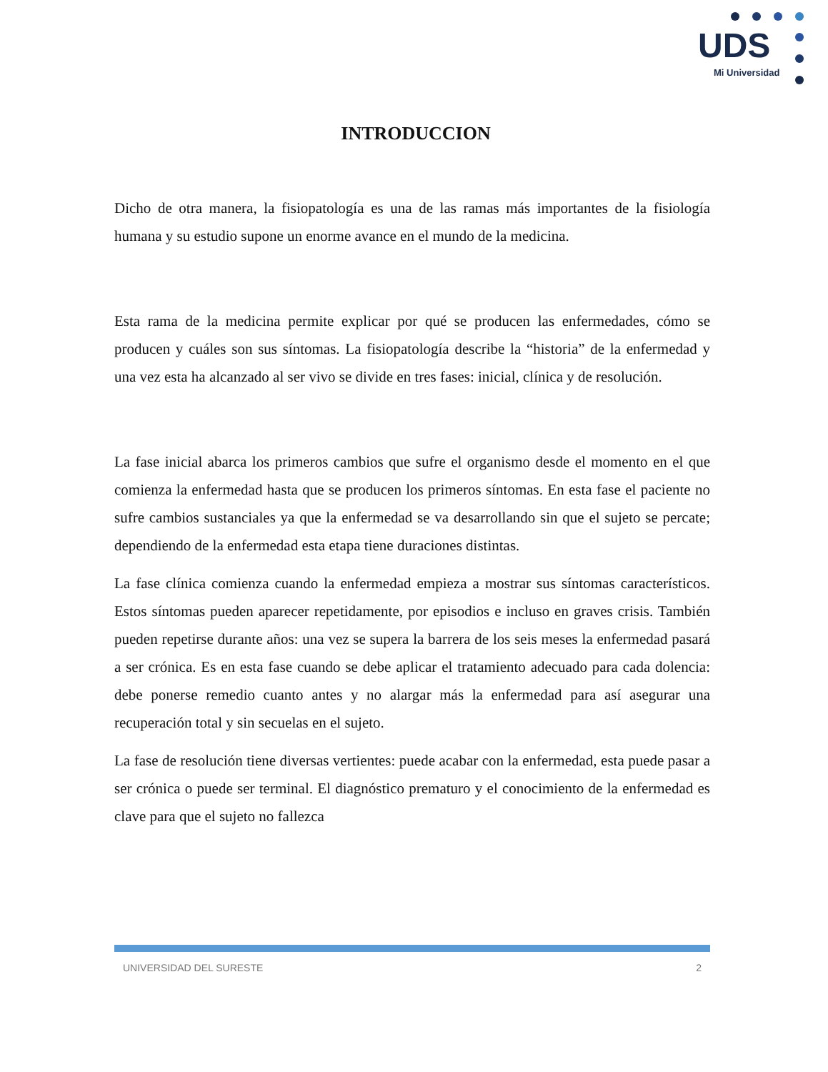UDS
Mi Universidad
INTRODUCCION
Dicho de otra manera, la fisiopatología es una de las ramas más importantes de la fisiología humana y su estudio supone un enorme avance en el mundo de la medicina.
Esta rama de la medicina permite explicar por qué se producen las enfermedades, cómo se producen y cuáles son sus síntomas. La fisiopatología describe la “historia” de la enfermedad y una vez esta ha alcanzado al ser vivo se divide en tres fases: inicial, clínica y de resolución.
La fase inicial abarca los primeros cambios que sufre el organismo desde el momento en el que comienza la enfermedad hasta que se producen los primeros síntomas. En esta fase el paciente no sufre cambios sustanciales ya que la enfermedad se va desarrollando sin que el sujeto se percate; dependiendo de la enfermedad esta etapa tiene duraciones distintas.
La fase clínica comienza cuando la enfermedad empieza a mostrar sus síntomas característicos. Estos síntomas pueden aparecer repetidamente, por episodios e incluso en graves crisis. También pueden repetirse durante años: una vez se supera la barrera de los seis meses la enfermedad pasará a ser crónica. Es en esta fase cuando se debe aplicar el tratamiento adecuado para cada dolencia: debe ponerse remedio cuanto antes y no alargar más la enfermedad para así asegurar una recuperación total y sin secuelas en el sujeto.
La fase de resolución tiene diversas vertientes: puede acabar con la enfermedad, esta puede pasar a ser crónica o puede ser terminal. El diagnóstico prematuro y el conocimiento de la enfermedad es clave para que el sujeto no fallezca
UNIVERSIDAD DEL SURESTE 2